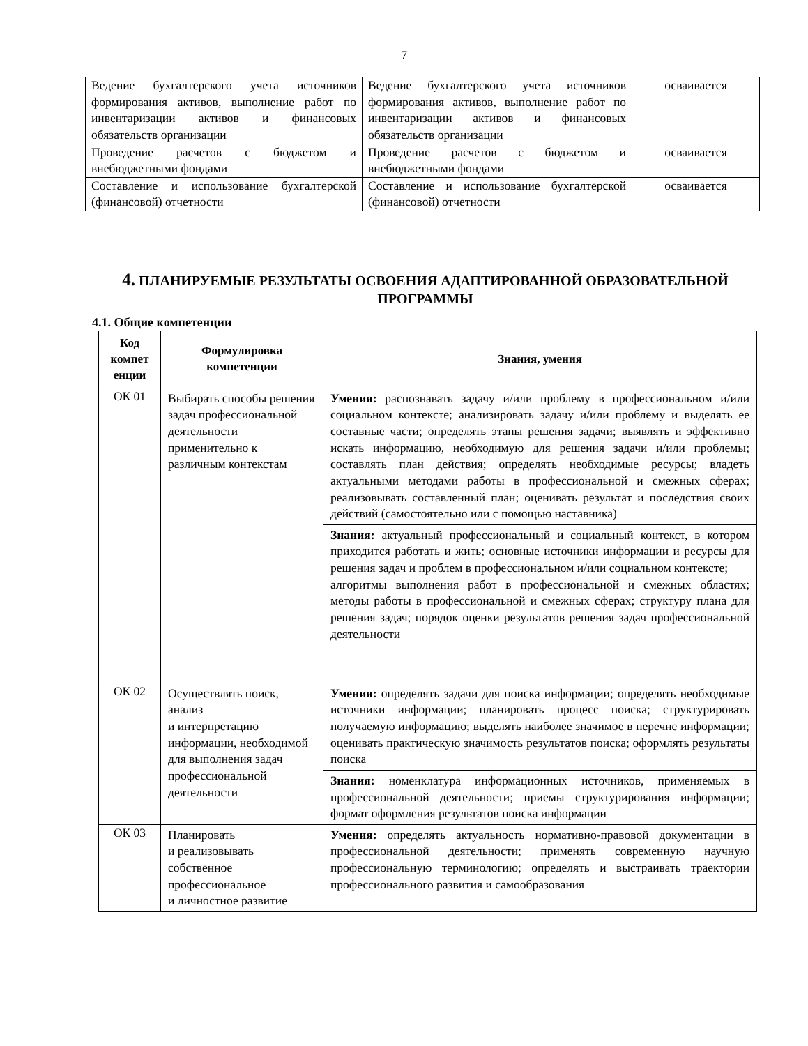7
| Ведение бухгалтерского учета источников формирования активов, выполнение работ по инвентаризации активов и финансовых обязательств организации | Ведение бухгалтерского учета источников формирования активов, выполнение работ по инвентаризации активов и финансовых обязательств организации | осваивается |
| Проведение расчетов с бюджетом и внебюджетными фондами | Проведение расчетов с бюджетом и внебюджетными фондами | осваивается |
| Составление и использование бухгалтерской (финансовой) отчетности | Составление и использование бухгалтерской (финансовой) отчетности | осваивается |
4. ПЛАНИРУЕМЫЕ РЕЗУЛЬТАТЫ ОСВОЕНИЯ АДАПТИРОВАННОЙ ОБРАЗОВАТЕЛЬНОЙ ПРОГРАММЫ
4.1. Общие компетенции
| Код компет енции | Формулировка компетенции | Знания, умения |
| --- | --- | --- |
| ОК 01 | Выбирать способы решения задач профессиональной деятельности применительно к различным контекстам | Умения: распознавать задачу и/или проблему в профессиональном и/или социальном контексте; анализировать задачу и/или проблему и выделять ее составные части; определять этапы решения задачи; выявлять и эффективно искать информацию, необходимую для решения задачи и/или проблемы; составлять план действия; определять необходимые ресурсы; владеть актуальными методами работы в профессиональной и смежных сферах; реализовывать составленный план; оценивать результат и последствия своих действий (самостоятельно или с помощью наставника) |
| | | Знания: актуальный профессиональный и социальный контекст, в котором приходится работать и жить; основные источники информации и ресурсы для решения задач и проблем в профессиональном и/или социальном контексте; алгоритмы выполнения работ в профессиональной и смежных областях; методы работы в профессиональной и смежных сферах; структуру плана для решения задач; порядок оценки результатов решения задач профессиональной деятельности |
| ОК 02 | Осуществлять поиск, анализ и интерпретацию информации, необходимой для выполнения задач профессиональной деятельности | Умения: определять задачи для поиска информации; определять необходимые источники информации; планировать процесс поиска; структурировать получаемую информацию; выделять наиболее значимое в перечне информации; оценивать практическую значимость результатов поиска; оформлять результаты поиска |
| | | Знания: номенклатура информационных источников, применяемых в профессиональной деятельности; приемы структурирования информации; формат оформления результатов поиска информации |
| ОК 03 | Планировать и реализовывать собственное профессиональное и личностное развитие | Умения: определять актуальность нормативно-правовой документации в профессиональной деятельности; применять современную научную профессиональную терминологию; определять и выстраивать траектории профессионального развития и самообразования |